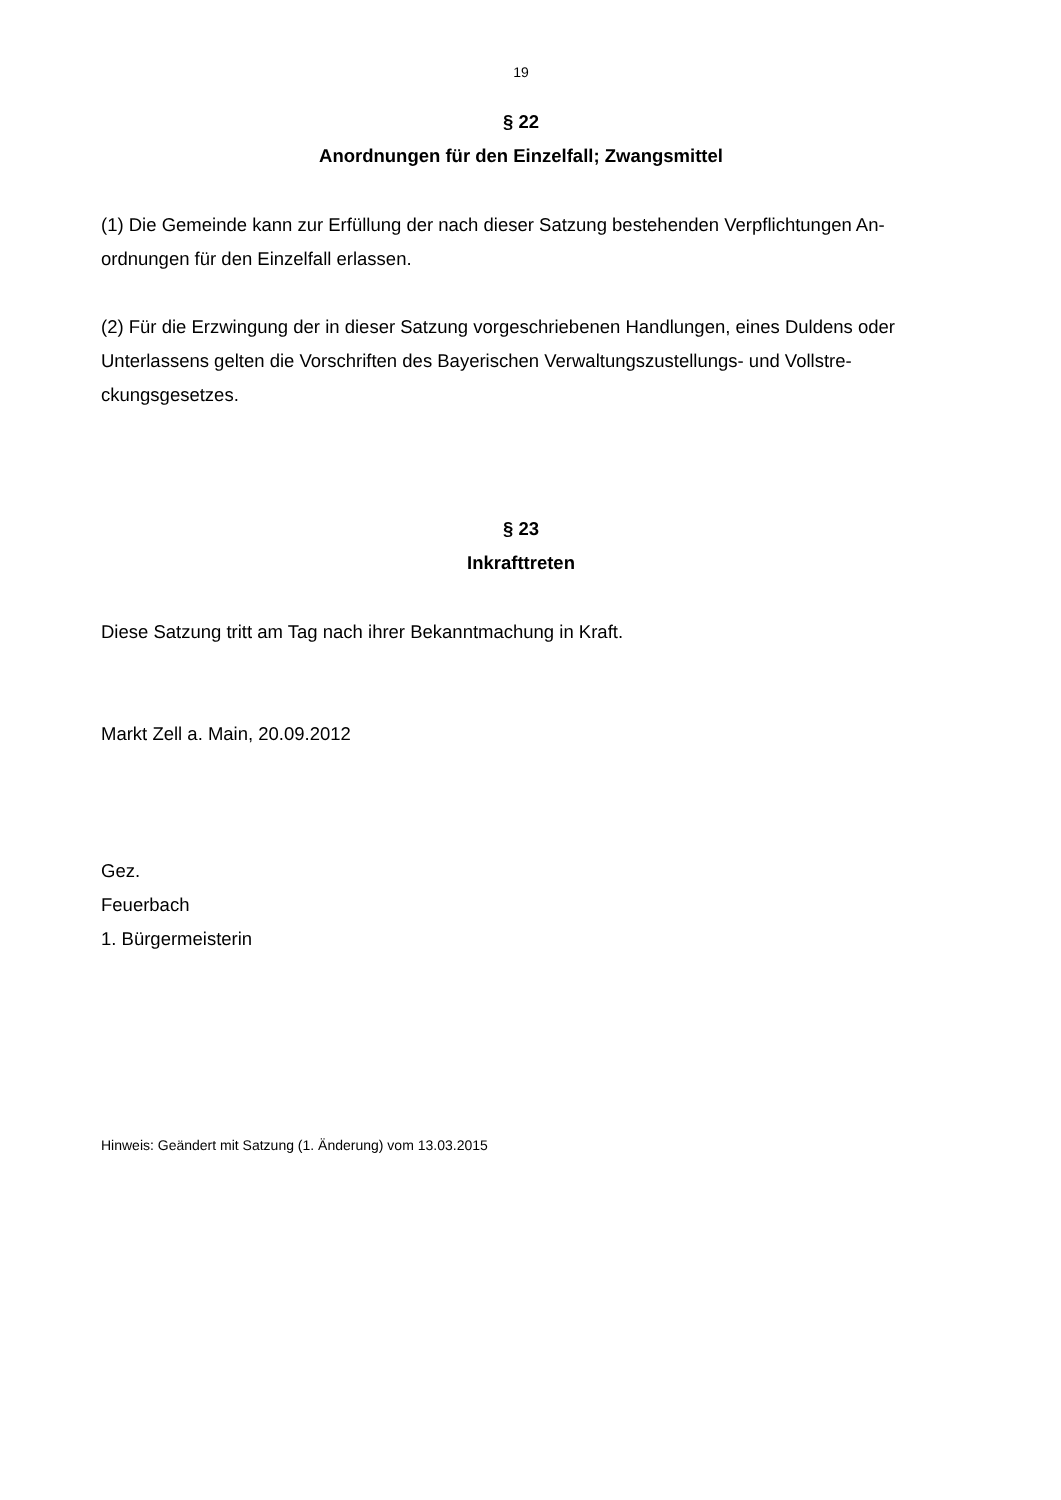19
§ 22
Anordnungen für den Einzelfall; Zwangsmittel
(1) Die Gemeinde kann zur Erfüllung der nach dieser Satzung bestehenden Verpflichtungen An-
ordnungen für den Einzelfall erlassen.
(2) Für die Erzwingung der in dieser Satzung vorgeschriebenen Handlungen, eines Duldens oder
Unterlassens gelten die Vorschriften des Bayerischen Verwaltungszustellungs- und Vollstre-
ckungsgesetzes.
§ 23
Inkrafttreten
Diese Satzung tritt am Tag nach ihrer Bekanntmachung in Kraft.
Markt Zell a. Main, 20.09.2012
Gez.
Feuerbach
1. Bürgermeisterin
Hinweis: Geändert mit Satzung (1. Änderung) vom 13.03.2015